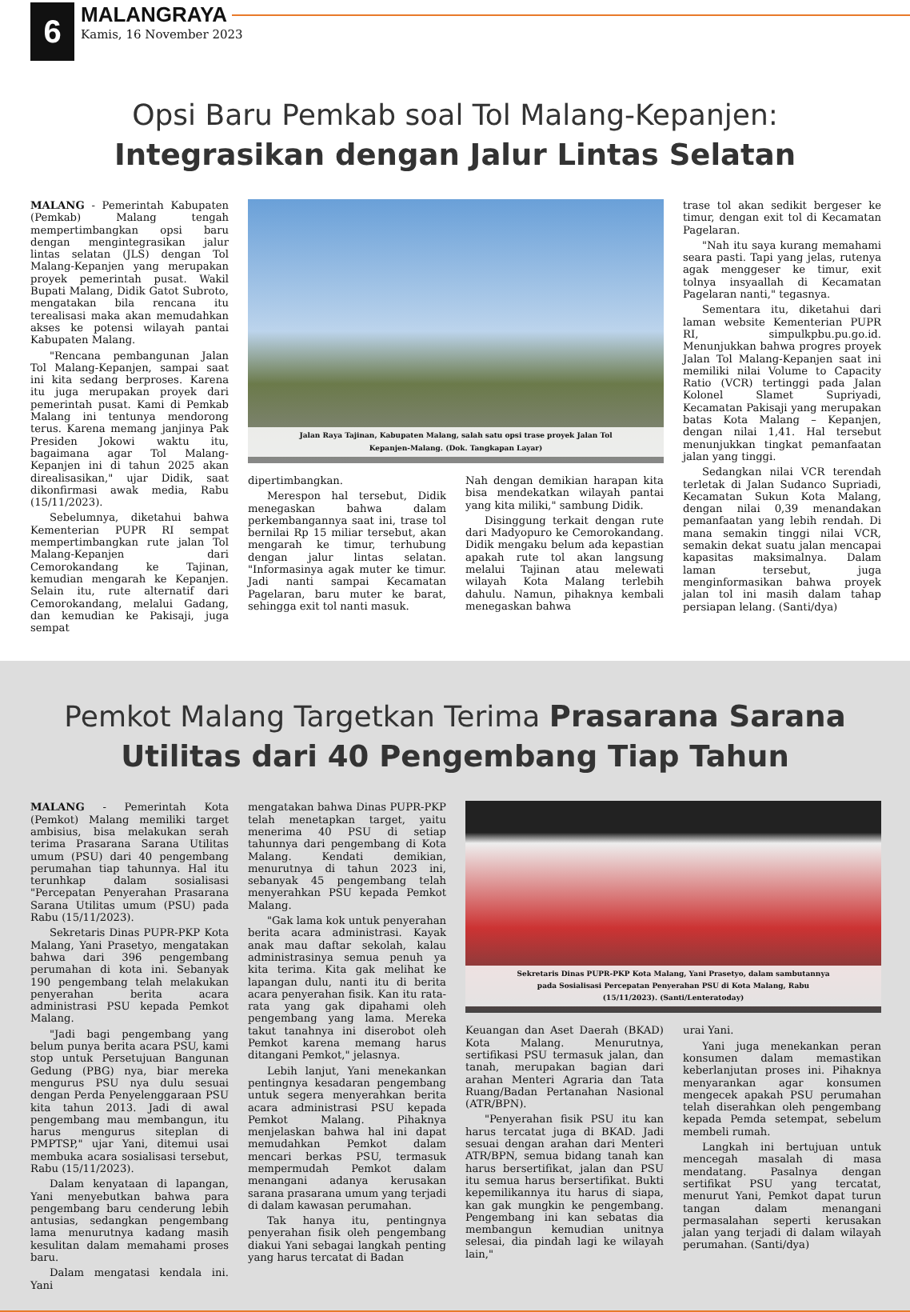6
MALANGRAYA
Kamis, 16 November 2023
Opsi Baru Pemkab soal Tol Malang-Kepanjen:
Integrasikan dengan Jalur Lintas Selatan
MALANG - Pemerintah Kabupaten (Pemkab) Malang tengah mempertimbangkan opsi baru dengan mengintegrasikan jalur lintas selatan (JLS) dengan Tol Malang-Kepanjen yang merupakan proyek pemerintah pusat. Wakil Bupati Malang, Didik Gatot Subroto, mengatakan bila rencana itu terealisasi maka akan memudahkan akses ke potensi wilayah pantai Kabupaten Malang.
"Rencana pembangunan Jalan Tol Malang-Kepanjen, sampai saat ini kita sedang berproses. Karena itu juga merupakan proyek dari pemerintah pusat. Kami di Pemkab Malang ini tentunya mendorong terus. Karena memang janjinya Pak Presiden Jokowi waktu itu, bagaimana agar Tol Malang-Kepanjen ini di tahun 2025 akan direalisasikan," ujar Didik, saat dikonfirmasi awak media, Rabu (15/11/2023).
Sebelumnya, diketahui bahwa Kementerian PUPR RI sempat mempertimbangkan rute jalan Tol Malang-Kepanjen dari Cemorokandang ke Tajinan, kemudian mengarah ke Kepanjen. Selain itu, rute alternatif dari Cemorokandang, melalui Gadang, dan kemudian ke Pakisaji, juga sempat
Jalan Raya Tajinan, Kabupaten Malang, salah satu opsi trase proyek Jalan Tol Kepanjen-Malang. (Dok. Tangkapan Layar)
dipertimbangkan.
Merespon hal tersebut, Didik menegaskan bahwa dalam perkembangannya saat ini, trase tol bernilai Rp 15 miliar tersebut, akan mengarah ke timur, terhubung dengan jalur lintas selatan. "Informasinya agak muter ke timur. Jadi nanti sampai Kecamatan Pagelaran, baru muter ke barat, sehingga exit tol nanti masuk.
Nah dengan demikian harapan kita bisa mendekatkan wilayah pantai yang kita miliki," sambung Didik.
Disinggung terkait dengan rute dari Madyopuro ke Cemorokandang. Didik mengaku belum ada kepastian apakah rute tol akan langsung melalui Tajinan atau melewati wilayah Kota Malang terlebih dahulu. Namun, pihaknya kembali menegaskan bahwa
trase tol akan sedikit bergeser ke timur, dengan exit tol di Kecamatan Pagelaran.
"Nah itu saya kurang memahami seara pasti. Tapi yang jelas, rutenya agak menggeser ke timur, exit tolnya insyaallah di Kecamatan Pagelaran nanti," tegasnya.
Sementara itu, diketahui dari laman website Kementerian PUPR RI, simpulkpbu.pu.go.id. Menunjukkan bahwa progres proyek Jalan Tol Malang-Kepanjen saat ini memiliki nilai Volume to Capacity Ratio (VCR) tertinggi pada Jalan Kolonel Slamet Supriyadi, Kecamatan Pakisaji yang merupakan batas Kota Malang – Kepanjen, dengan nilai 1,41. Hal tersebut menunjukkan tingkat pemanfaatan jalan yang tinggi.
Sedangkan nilai VCR terendah terletak di Jalan Sudanco Supriadi, Kecamatan Sukun Kota Malang, dengan nilai 0,39 menandakan pemanfaatan yang lebih rendah. Di mana semakin tinggi nilai VCR, semakin dekat suatu jalan mencapai kapasitas maksimalnya. Dalam laman tersebut, juga menginformasikan bahwa proyek jalan tol ini masih dalam tahap persiapan lelang. (Santi/dya)
Pemkot Malang Targetkan Terima Prasarana Sarana
Utilitas dari 40 Pengembang Tiap Tahun
MALANG - Pemerintah Kota (Pemkot) Malang memiliki target ambisius, bisa melakukan serah terima Prasarana Sarana Utilitas umum (PSU) dari 40 pengembang perumahan tiap tahunnya. Hal itu terunhkap dalam sosialisasi "Percepatan Penyerahan Prasarana Sarana Utilitas umum (PSU) pada Rabu (15/11/2023).
Sekretaris Dinas PUPR-PKP Kota Malang, Yani Prasetyo, mengatakan bahwa dari 396 pengembang perumahan di kota ini. Sebanyak 190 pengembang telah melakukan penyerahan berita acara administrasi PSU kepada Pemkot Malang.
"Jadi bagi pengembang yang belum punya berita acara PSU, kami stop untuk Persetujuan Bangunan Gedung (PBG) nya, biar mereka mengurus PSU nya dulu sesuai dengan Perda Penyelenggaraan PSU kita tahun 2013. Jadi di awal pengembang mau membangun, itu harus mengurus siteplan di PMPTSP," ujar Yani, ditemui usai membuka acara sosialisasi tersebut, Rabu (15/11/2023).
Dalam kenyataan di lapangan, Yani menyebutkan bahwa para pengembang baru cenderung lebih antusias, sedangkan pengembang lama menurutnya kadang masih kesulitan dalam memahami proses baru.
Dalam mengatasi kendala ini. Yani
mengatakan bahwa Dinas PUPR-PKP telah menetapkan target, yaitu menerima 40 PSU di setiap tahunnya dari pengembang di Kota Malang. Kendati demikian, menurutnya di tahun 2023 ini, sebanyak 45 pengembang telah menyerahkan PSU kepada Pemkot Malang.
"Gak lama kok untuk penyerahan berita acara administrasi. Kayak anak mau daftar sekolah, kalau administrasinya semua penuh ya kita terima. Kita gak melihat ke lapangan dulu, nanti itu di berita acara penyerahan fisik. Kan itu rata-rata yang gak dipahami oleh pengembang yang lama. Mereka takut tanahnya ini diserobot oleh Pemkot karena memang harus ditangani Pemkot," jelasnya.
Lebih lanjut, Yani menekankan pentingnya kesadaran pengembang untuk segera menyerahkan berita acara administrasi PSU kepada Pemkot Malang. Pihaknya menjelaskan bahwa hal ini dapat memudahkan Pemkot dalam mencari berkas PSU, termasuk mempermudah Pemkot dalam menangani adanya kerusakan sarana prasarana umum yang terjadi di dalam kawasan perumahan.
Tak hanya itu, pentingnya penyerahan fisik oleh pengembang diakui Yani sebagai langkah penting yang harus tercatat di Badan
Sekretaris Dinas PUPR-PKP Kota Malang, Yani Prasetyo, dalam sambutannya pada Sosialisasi Percepatan Penyerahan PSU di Kota Malang, Rabu (15/11/2023). (Santi/Lenteratoday)
Keuangan dan Aset Daerah (BKAD) Kota Malang. Menurutnya, sertifikasi PSU termasuk jalan, dan tanah, merupakan bagian dari arahan Menteri Agraria dan Tata Ruang/Badan Pertanahan Nasional (ATR/BPN).
"Penyerahan fisik PSU itu kan harus tercatat juga di BKAD. Jadi sesuai dengan arahan dari Menteri ATR/BPN, semua bidang tanah kan harus bersertifikat, jalan dan PSU itu semua harus bersertifikat. Bukti kepemilikannya itu harus di siapa, kan gak mungkin ke pengembang. Pengembang ini kan sebatas dia membangun kemudian unitnya selesai, dia pindah lagi ke wilayah lain,"
urai Yani.
Yani juga menekankan peran konsumen dalam memastikan keberlanjutan proses ini. Pihaknya menyarankan agar konsumen mengecek apakah PSU perumahan telah diserahkan oleh pengembang kepada Pemda setempat, sebelum membeli rumah.
Langkah ini bertujuan untuk mencegah masalah di masa mendatang. Pasalnya dengan sertifikat PSU yang tercatat, menurut Yani, Pemkot dapat turun tangan dalam menangani permasalahan seperti kerusakan jalan yang terjadi di dalam wilayah perumahan. (Santi/dya)